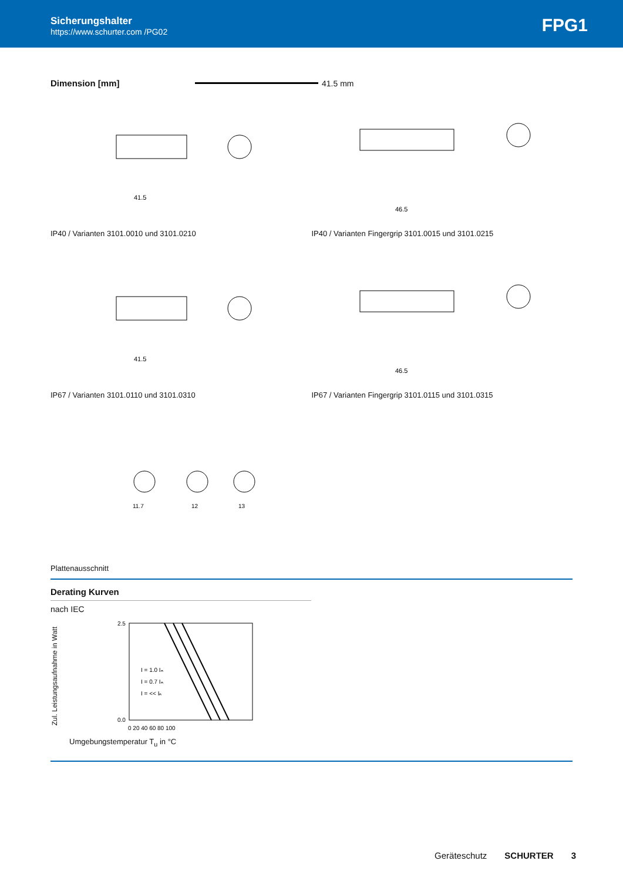Sicherungshalter
https://www.schurter.com /PG02
FPG1
Dimension [mm] 41.5 mm
41.5
46.5
IP40 / Varianten 3101.0010 und 3101.0210 IP40 / Varianten Fingergrip 3101.0015 und 3101.0215
41.5
46.5
IP67 / Varianten 3101.0110 und 3101.0310 IP67 / Varianten Fingergrip 3101.0115 und 3101.0315
11.7
12
13
Plattenausschnitt
Derating Kurven
nach IEC
Zul. Leistungsaufnahme in Watt
2.5
0.0
I = 1.0 Iₙ
I = 0.7 Iₙ
I = << Iₙ
0 20 40 60 80 100
Umgebungstemperatur T<sub>u</sub> in °C
Geräteschutz SCHURTER 3